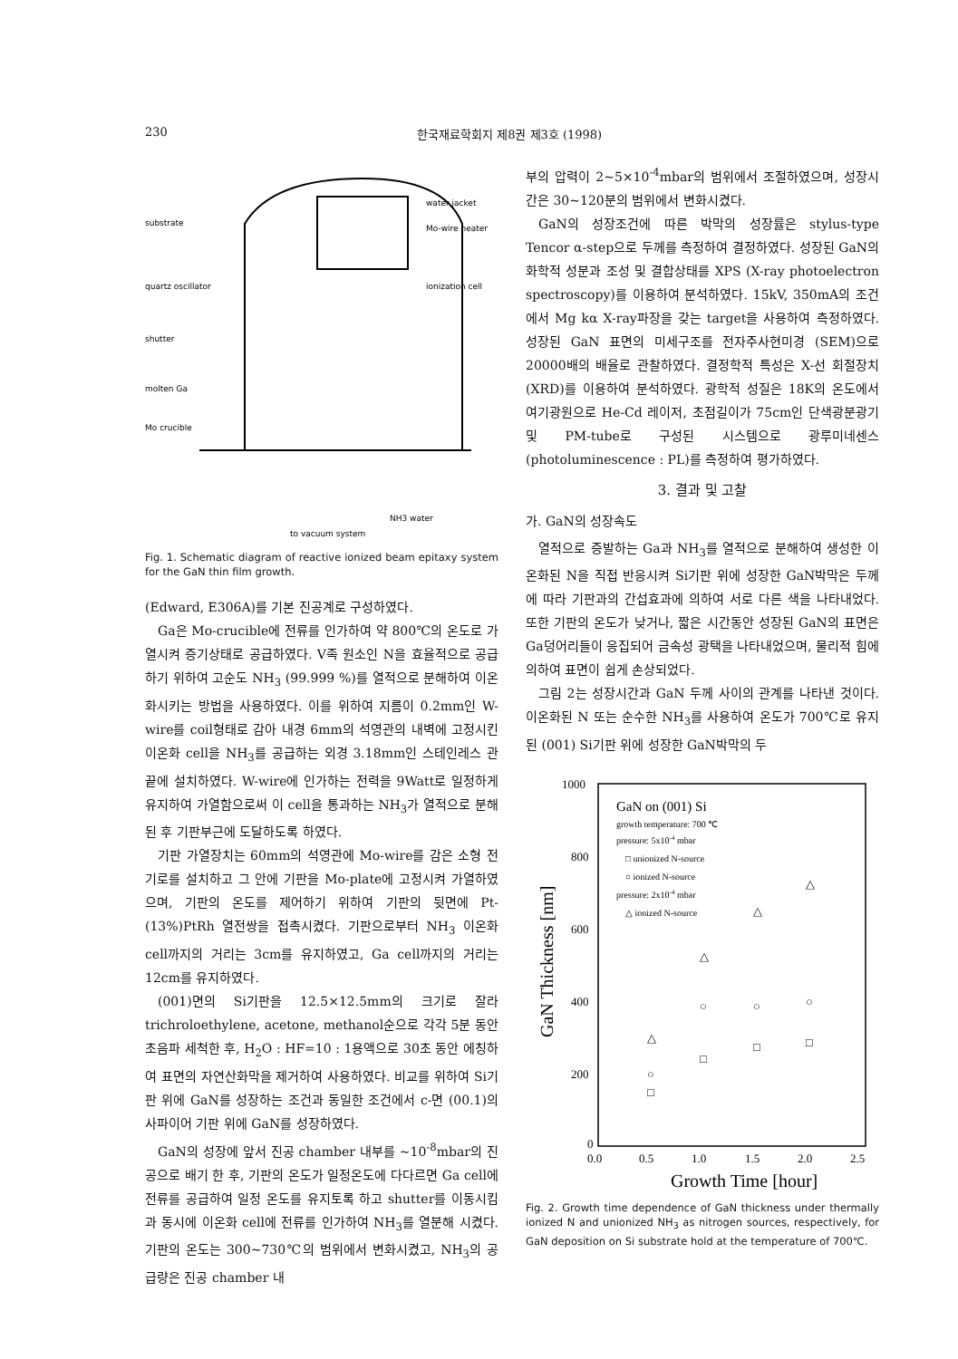230 한국재료학회지 제8권 제3호 (1998)
substrate
quartz oscillator
shutter
molten Ga
Mo crucible
water jacket
Mo-wire heater
ionization cell
NH3 water
to vacuum system
Fig. 1. Schematic diagram of reactive ionized beam epitaxy system for the GaN thin film growth.
(Edward, E306A)를 기본 진공계로 구성하였다.
Ga은 Mo-crucible에 전류를 인가하여 약 800℃의 온도로 가열시켜 증기상태로 공급하였다. V족 원소인 N을 효율적으로 공급하기 위하여 고순도 NH<sub>3</sub> (99.999 %)를 열적으로 분해하여 이온화시키는 방법을 사용하였다. 이를 위하여 지름이 0.2mm인 W-wire를 coil형태로 감아 내경 6mm의 석영관의 내벽에 고정시킨 이온화 cell을 NH<sub>3</sub>를 공급하는 외경 3.18mm인 스테인레스 관 끝에 설치하였다. W-wire에 인가하는 전력을 9Watt로 일정하게 유지하여 가열함으로써 이 cell을 통과하는 NH<sub>3</sub>가 열적으로 분해된 후 기판부근에 도달하도록 하였다.
기판 가열장치는 60mm의 석영관에 Mo-wire를 감은 소형 전기로를 설치하고 그 안에 기판을 Mo-plate에 고정시켜 가열하였으며, 기판의 온도를 제어하기 위하여 기판의 뒷면에 Pt-(13%)PtRh 열전쌍을 접촉시켰다. 기판으로부터 NH<sub>3</sub> 이온화 cell까지의 거리는 3cm를 유지하였고, Ga cell까지의 거리는 12cm를 유지하였다.
(001)면의 Si기판을 12.5×12.5mm의 크기로 잘라 trichroloethylene, acetone, methanol순으로 각각 5분 동안 초음파 세척한 후, H<sub>2</sub>O : HF=10 : 1용액으로 30초 동안 에칭하여 표면의 자연산화막을 제거하여 사용하였다. 비교를 위하여 Si기판 위에 GaN를 성장하는 조건과 동일한 조건에서 c-면 (00.1)의 사파이어 기판 위에 GaN를 성장하였다.
GaN의 성장에 앞서 진공 chamber 내부를 ~10<sup>-8</sup>mbar의 진공으로 배기 한 후, 기판의 온도가 일정온도에 다다르면 Ga cell에 전류를 공급하여 일정 온도를 유지토록 하고 shutter를 이동시킴과 동시에 이온화 cell에 전류를 인가하여 NH<sub>3</sub>를 열분해 시켰다. 기판의 온도는 300~730℃의 범위에서 변화시켰고, NH<sub>3</sub>의 공급량은 진공 chamber 내
부의 압력이 2~5×10<sup>-4</sup>mbar의 범위에서 조절하였으며, 성장시간은 30~120분의 범위에서 변화시켰다.
GaN의 성장조건에 따른 박막의 성장률은 stylus-type Tencor α-step으로 두께를 측정하여 결정하였다. 성장된 GaN의 화학적 성분과 조성 및 결합상태를 XPS (X-ray photoelectron spectroscopy)를 이용하여 분석하였다. 15kV, 350mA의 조건에서 Mg kα X-ray파장을 갖는 target을 사용하여 측정하였다. 성장된 GaN 표면의 미세구조를 전자주사현미경 (SEM)으로 20000배의 배율로 관찰하였다. 결정학적 특성은 X-선 회절장치 (XRD)를 이용하여 분석하였다. 광학적 성질은 18K의 온도에서 여기광원으로 He-Cd 레이저, 초점길이가 75cm인 단색광분광기 및 PM-tube로 구성된 시스템으로 광루미네센스 (photoluminescence : PL)를 측정하여 평가하였다.
3. 결과 및 고찰
가. GaN의 성장속도
열적으로 증발하는 Ga과 NH<sub>3</sub>를 열적으로 분해하여 생성한 이온화된 N을 직접 반응시켜 Si기판 위에 성장한 GaN박막은 두께에 따라 기판과의 간섭효과에 의하여 서로 다른 색을 나타내었다. 또한 기판의 온도가 낮거나, 짧은 시간동안 성장된 GaN의 표면은 Ga덩어리들이 응집되어 금속성 광택을 나타내었으며, 물리적 힘에 의하여 표면이 쉽게 손상되었다.
그림 2는 성장시간과 GaN 두께 사이의 관계를 나타낸 것이다. 이온화된 N 또는 순수한 NH<sub>3</sub>를 사용하여 온도가 700℃로 유지된 (001) Si기판 위에 성장한 GaN박막의 두
1000
800
600
400
200
0
0.0
0.5
1.0
1.5
2.0
2.5
Growth Time [hour]
GaN Thickness [nm]
GaN on (001) Si
growth temperature: 700 ℃
pressure: 5x10-4 mbar
□ unionized N-source
○ ionized N-source
pressure: 2x10-4 mbar
△ ionized N-source
□
□
□
□
○
○
○
○
△
△
△
△
Fig. 2. Growth time dependence of GaN thickness under thermally ionized N and unionized NH<sub>3</sub> as nitrogen sources, respectively, for GaN deposition on Si substrate hold at the temperature of 700℃.